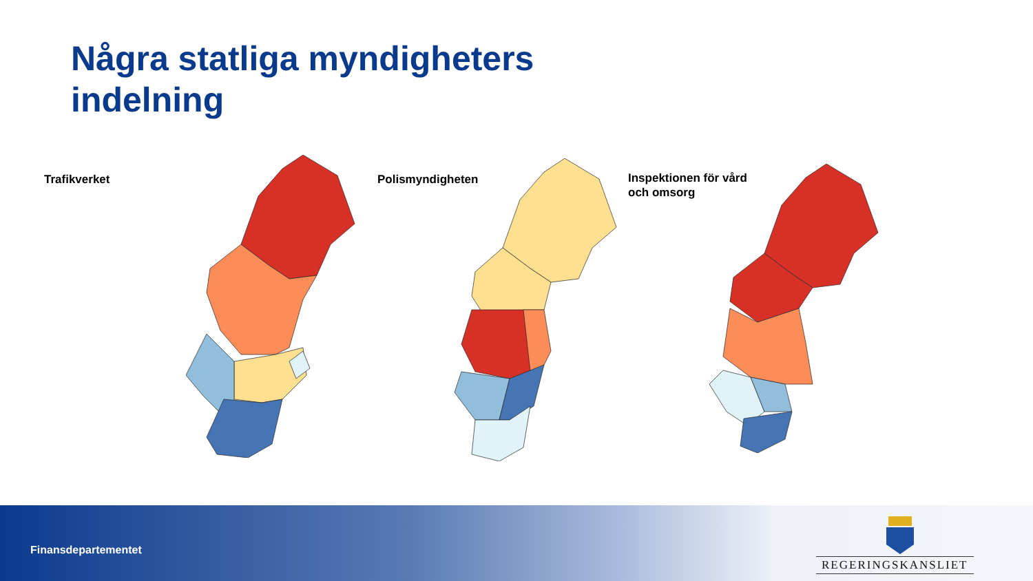Några statliga myndigheters
indelning
Trafikverket Polismyndigheten
Inspektionen för vård
och omsorg
Finansdepartementet
REGERINGSKANSLIET